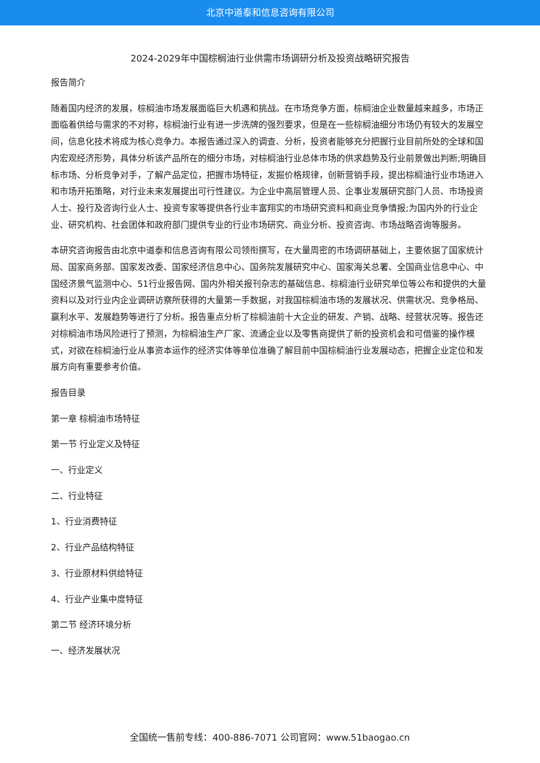北京中道泰和信息咨询有限公司
2024-2029年中国棕榈油行业供需市场调研分析及投资战略研究报告
报告简介
随着国内经济的发展，棕榈油市场发展面临巨大机遇和挑战。在市场竞争方面，棕榈油企业数量越来越多，市场正面临着供给与需求的不对称，棕榈油行业有进一步洗牌的强烈要求，但是在一些棕榈油细分市场仍有较大的发展空间，信息化技术将成为核心竞争力。本报告通过深入的调查、分析，投资者能够充分把握行业目前所处的全球和国内宏观经济形势，具体分析该产品所在的细分市场，对棕榈油行业总体市场的供求趋势及行业前景做出判断;明确目标市场、分析竞争对手，了解产品定位，把握市场特征，发掘价格规律，创新营销手段，提出棕榈油行业市场进入和市场开拓策略，对行业未来发展提出可行性建议。为企业中高层管理人员、企事业发展研究部门人员、市场投资人士、投行及咨询行业人士、投资专家等提供各行业丰富翔实的市场研究资料和商业竞争情报;为国内外的行业企业、研究机构、社会团体和政府部门提供专业的行业市场研究、商业分析、投资咨询、市场战略咨询等服务。
本研究咨询报告由北京中道泰和信息咨询有限公司领衔撰写，在大量周密的市场调研基础上，主要依据了国家统计局、国家商务部、国家发改委、国家经济信息中心、国务院发展研究中心、国家海关总署、全国商业信息中心、中国经济景气监测中心、51行业报告网、国内外相关报刊杂志的基础信息、棕榈油行业研究单位等公布和提供的大量资料以及对行业内企业调研访察所获得的大量第一手数据，对我国棕榈油市场的发展状况、供需状况、竞争格局、赢利水平、发展趋势等进行了分析。报告重点分析了棕榈油前十大企业的研发、产销、战略、经营状况等。报告还对棕榈油市场风险进行了预测，为棕榈油生产厂家、流通企业以及零售商提供了新的投资机会和可借鉴的操作模式，对欲在棕榈油行业从事资本运作的经济实体等单位准确了解目前中国棕榈油行业发展动态，把握企业定位和发展方向有重要参考价值。
报告目录
第一章 棕榈油市场特征
第一节 行业定义及特征
一、行业定义
二、行业特征
1、行业消费特征
2、行业产品结构特征
3、行业原材料供给特征
4、行业产业集中度特征
第二节 经济环境分析
一、经济发展状况
全国统一售前专线：400-886-7071 公司官网：www.51baogao.cn